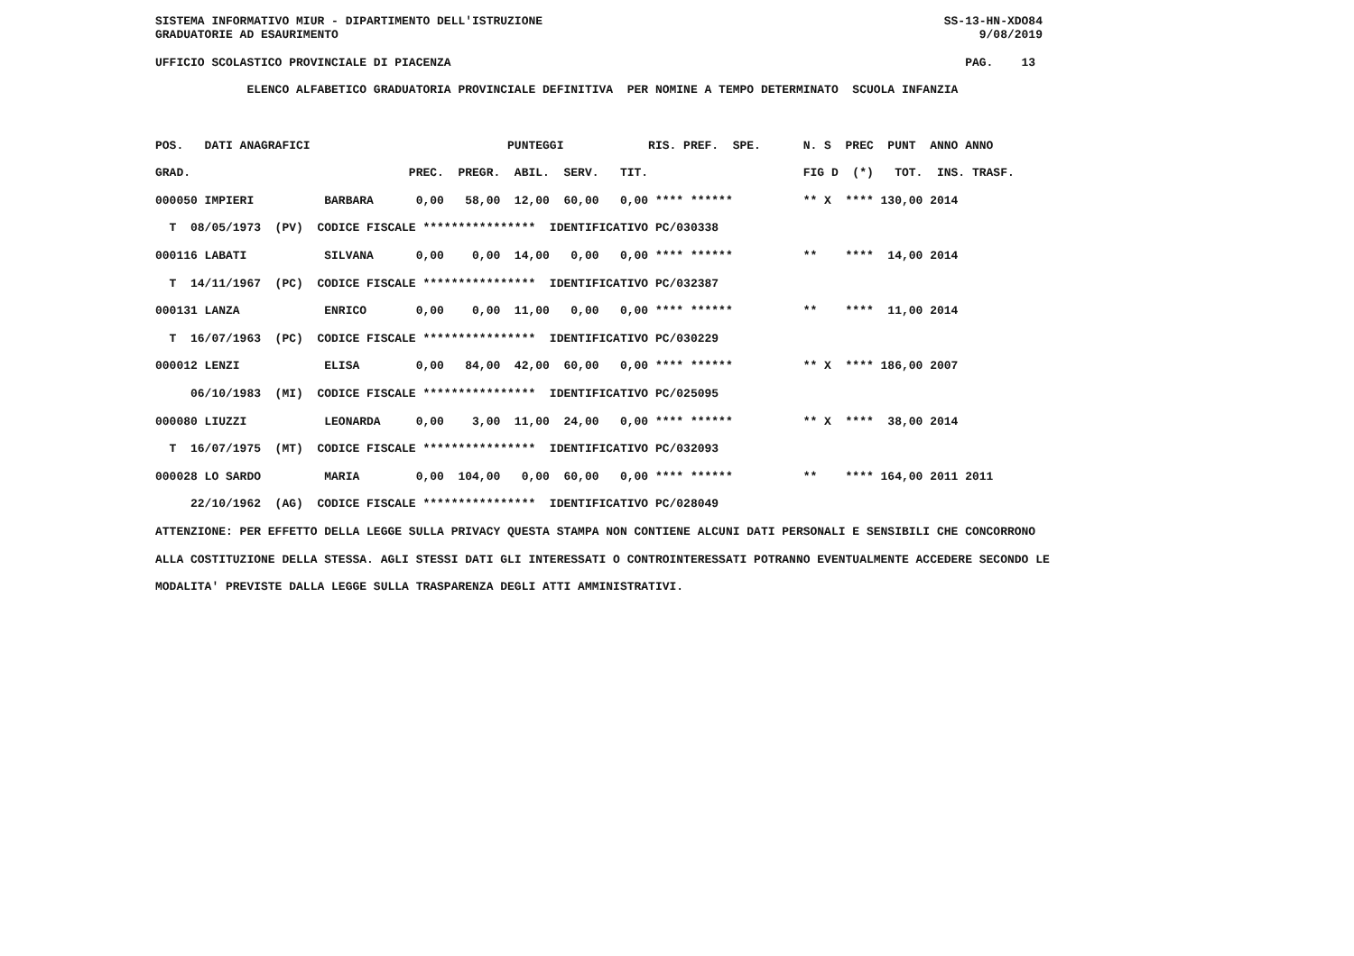SISTEMA INFORMATIVO MIUR - DIPARTIMENTO DELL'ISTRUZIONE                                                         SS-13-HN-XDO84
GRADUATORIE AD ESAURIMENTO                                                                                           9/08/2019

UFFICIO SCOLASTICO PROVINCIALE DI PIACENZA                                                                         PAG.    13

             ELENCO ALFABETICO GRADUATORIA PROVINCIALE DEFINITIVA  PER NOMINE A TEMPO DETERMINATO  SCUOLA INFANZIA



POS.   DATI ANAGRAFICI                            PUNTEGGI            RIS. PREF.  SPE.      N. S  PREC  PUNT  ANNO ANNO

GRAD.                               PREC.  PREGR.  ABIL.  SERV.   TIT.                      FIG D  (*)   TOT.  INS. TRASF.

000050 IMPIERI          BARBARA      0,00   58,00  12,00  60,00   0,00 **** ******          ** X  **** 130,00 2014

  T  08/05/1973  (PV)  CODICE FISCALE ****************  IDENTIFICATIVO PC/030338

000116 LABATI           SILVANA      0,00    0,00  14,00   0,00   0,00 **** ******          **    ****  14,00 2014

  T  14/11/1967  (PC)  CODICE FISCALE ****************  IDENTIFICATIVO PC/032387

000131 LANZA            ENRICO       0,00    0,00  11,00   0,00   0,00 **** ******          **    ****  11,00 2014

  T  16/07/1963  (PC)  CODICE FISCALE ****************  IDENTIFICATIVO PC/030229

000012 LENZI            ELISA        0,00   84,00  42,00  60,00   0,00 **** ******          ** X  **** 186,00 2007

     06/10/1983  (MI)  CODICE FISCALE ****************  IDENTIFICATIVO PC/025095

000080 LIUZZI           LEONARDA     0,00    3,00  11,00  24,00   0,00 **** ******          ** X  ****  38,00 2014

  T  16/07/1975  (MT)  CODICE FISCALE ****************  IDENTIFICATIVO PC/032093

000028 LO SARDO         MARIA        0,00  104,00   0,00  60,00   0,00 **** ******          **    **** 164,00 2011 2011

     22/10/1962  (AG)  CODICE FISCALE ****************  IDENTIFICATIVO PC/028049

ATTENZIONE: PER EFFETTO DELLA LEGGE SULLA PRIVACY QUESTA STAMPA NON CONTIENE ALCUNI DATI PERSONALI E SENSIBILI CHE CONCORRONO

ALLA COSTITUZIONE DELLA STESSA. AGLI STESSI DATI GLI INTERESSATI O CONTROINTERESSATI POTRANNO EVENTUALMENTE ACCEDERE SECONDO LE

MODALITA' PREVISTE DALLA LEGGE SULLA TRASPARENZA DEGLI ATTI AMMINISTRATIVI.